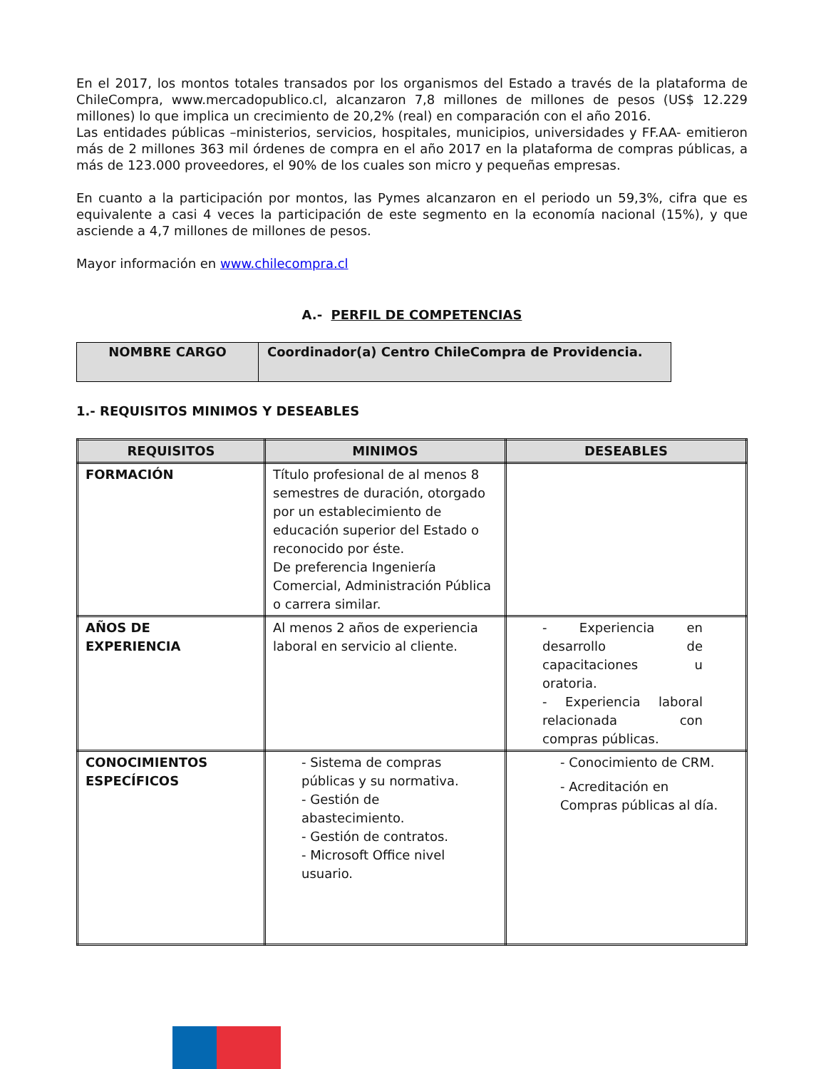En el 2017, los montos totales transados por los organismos del Estado a través de la plataforma de ChileCompra, www.mercadopublico.cl, alcanzaron 7,8 millones de millones de pesos (US$ 12.229 millones) lo que implica un crecimiento de 20,2% (real) en comparación con el año 2016.
Las entidades públicas –ministerios, servicios, hospitales, municipios, universidades y FF.AA- emitieron más de 2 millones 363 mil órdenes de compra en el año 2017 en la plataforma de compras públicas, a más de 123.000 proveedores, el 90% de los cuales son micro y pequeñas empresas.
En cuanto a la participación por montos, las Pymes alcanzaron en el periodo un 59,3%, cifra que es equivalente a casi 4 veces la participación de este segmento en la economía nacional (15%), y que asciende a 4,7 millones de millones de pesos.
Mayor información en www.chilecompra.cl
A.- PERFIL DE COMPETENCIAS
| NOMBRE CARGO | Coordinador(a) Centro ChileCompra de Providencia. |
1.- REQUISITOS MINIMOS Y DESEABLES
| REQUISITOS | MINIMOS | DESEABLES |
| --- | --- | --- |
| FORMACIÓN | Título profesional de al menos 8 semestres de duración, otorgado por un establecimiento de educación superior del Estado o reconocido por éste. De preferencia Ingeniería Comercial, Administración Pública o carrera similar. | |
| AÑOS DE EXPERIENCIA | Al menos 2 años de experiencia laboral en servicio al cliente. | - Experiencia en desarrollo de capacitaciones u oratoria. - Experiencia laboral relacionada con compras públicas. |
| CONOCIMIENTOS ESPECÍFICOS | - Sistema de compras públicas y su normativa. - Gestión de abastecimiento. - Gestión de contratos. - Microsoft Office nivel usuario. | - Conocimiento de CRM. - Acreditación en Compras públicas al día. |